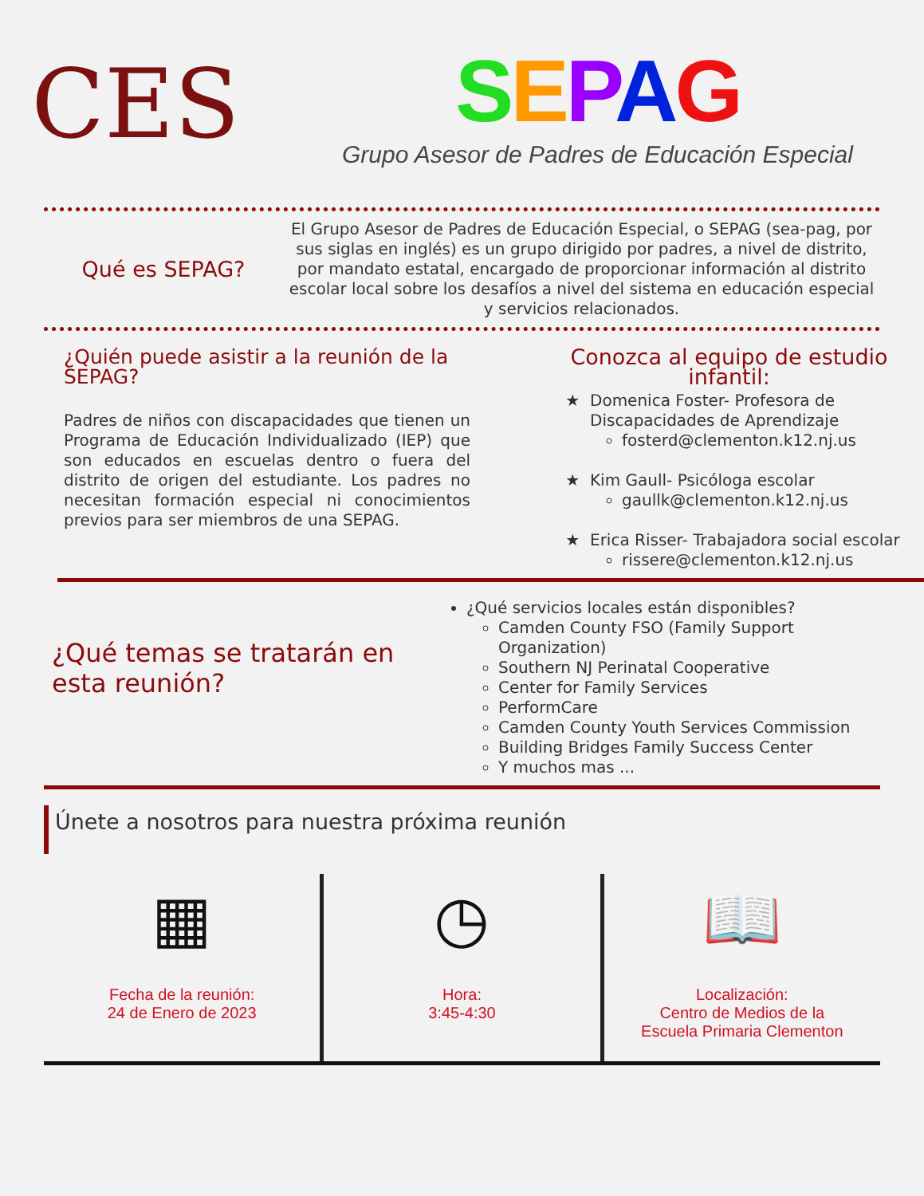CES
SEPAG
Grupo Asesor de Padres de Educación Especial
Qué es SEPAG?
El Grupo Asesor de Padres de Educación Especial, o SEPAG (sea-pag, por sus siglas en inglés) es un grupo dirigido por padres, a nivel de distrito, por mandato estatal, encargado de proporcionar información al distrito escolar local sobre los desafíos a nivel del sistema en educación especial y servicios relacionados.
¿Quién puede asistir a la reunión de la SEPAG?
Padres de niños con discapacidades que tienen un Programa de Educación Individualizado (IEP) que son educados en escuelas dentro o fuera del distrito de origen del estudiante. Los padres no necesitan formación especial ni conocimientos previos para ser miembros de una SEPAG.
Conozca al equipo de estudio infantil:
Domenica Foster- Profesora de Discapacidades de Aprendizaje
fosterd@clementon.k12.nj.us
Kim Gaull- Psicóloga escolar
gaullk@clementon.k12.nj.us
Erica Risser- Trabajadora social escolar
rissere@clementon.k12.nj.us
¿Qué temas se tratarán en esta reunión?
¿Qué servicios locales están disponibles?
Camden County FSO (Family Support Organization)
Southern NJ Perinatal Cooperative
Center for Family Services
PerformCare
Camden County Youth Services Commission
Building Bridges Family Success Center
Y muchos mas ...
Únete a nosotros para nuestra próxima reunión
▦
Fecha de la reunión:
24 de Enero de 2023
◷
Hora:
3:45-4:30
📖
Localización:
Centro de Medios de la
Escuela Primaria Clementon